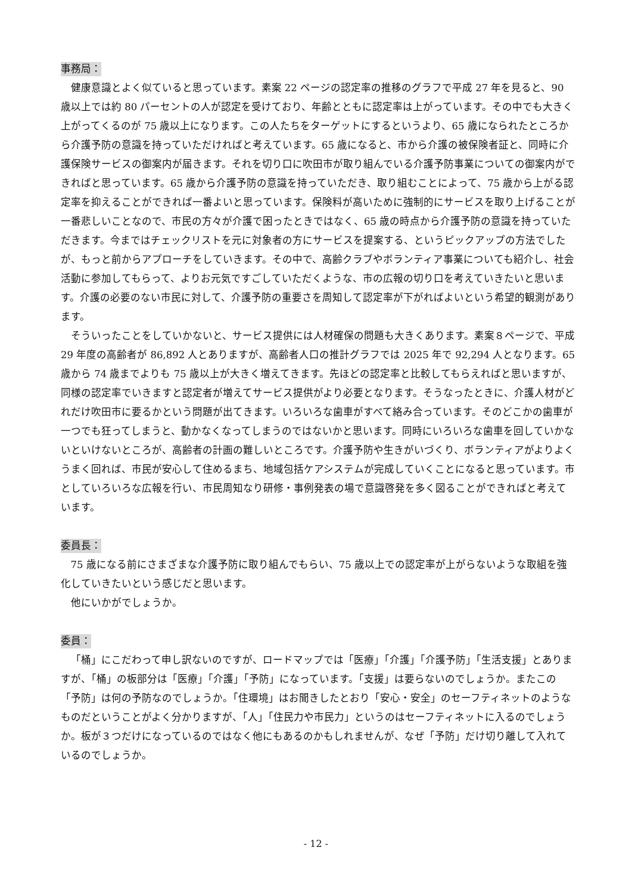事務局：
健康意識とよく似ていると思っています。素案 22 ページの認定率の推移のグラフで平成 27 年を見ると、90 歳以上では約 80 パーセントの人が認定を受けており、年齢とともに認定率は上がっています。その中でも大きく上がってくるのが 75 歳以上になります。この人たちをターゲットにするというより、65 歳になられたところから介護予防の意識を持っていただければと考えています。65 歳になると、市から介護の被保険者証と、同時に介護保険サービスの御案内が届きます。それを切り口に吹田市が取り組んでいる介護予防事業についての御案内ができればと思っています。65 歳から介護予防の意識を持っていただき、取り組むことによって、75 歳から上がる認定率を抑えることができれば一番よいと思っています。保険料が高いために強制的にサービスを取り上げることが一番悲しいことなので、市民の方々が介護で困ったときではなく、65 歳の時点から介護予防の意識を持っていただきます。今まではチェックリストを元に対象者の方にサービスを提案する、というピックアップの方法でしたが、もっと前からアプローチをしていきます。その中で、高齢クラブやボランティア事業についても紹介し、社会活動に参加してもらって、よりお元気ですごしていただくような、市の広報の切り口を考えていきたいと思います。介護の必要のない市民に対して、介護予防の重要さを周知して認定率が下がればよいという希望的観測があります。
そういったことをしていかないと、サービス提供には人材確保の問題も大きくあります。素案８ページで、平成 29 年度の高齢者が 86,892 人とありますが、高齢者人口の推計グラフでは 2025 年で 92,294 人となります。65 歳から 74 歳までよりも 75 歳以上が大きく増えてきます。先ほどの認定率と比較してもらえればと思いますが、同様の認定率でいきますと認定者が増えてサービス提供がより必要となります。そうなったときに、介護人材がどれだけ吹田市に要るかという問題が出てきます。いろいろな歯車がすべて絡み合っています。そのどこかの歯車が一つでも狂ってしまうと、動かなくなってしまうのではないかと思います。同時にいろいろな歯車を回していかないといけないところが、高齢者の計画の難しいところです。介護予防や生きがいづくり、ボランティアがよりよくうまく回れば、市民が安心して住めるまち、地域包括ケアシステムが完成していくことになると思っています。市としていろいろな広報を行い、市民周知なり研修・事例発表の場で意識啓発を多く図ることができればと考えています。
委員長：
75 歳になる前にさまざまな介護予防に取り組んでもらい、75 歳以上での認定率が上がらないような取組を強化していきたいという感じだと思います。
他にいかがでしょうか。
委員：
「桶」にこだわって申し訳ないのですが、ロードマップでは「医療」「介護」「介護予防」「生活支援」とありますが、「桶」の板部分は「医療」「介護」「予防」になっています。「支援」は要らないのでしょうか。またこの「予防」は何の予防なのでしょうか。「住環境」はお聞きしたとおり「安心・安全」のセーフティネットのようなものだということがよく分かりますが、「人」「住民力や市民力」というのはセーフティネットに入るのでしょうか。板が３つだけになっているのではなく他にもあるのかもしれませんが、なぜ「予防」だけ切り離して入れているのでしょうか。
- 12 -